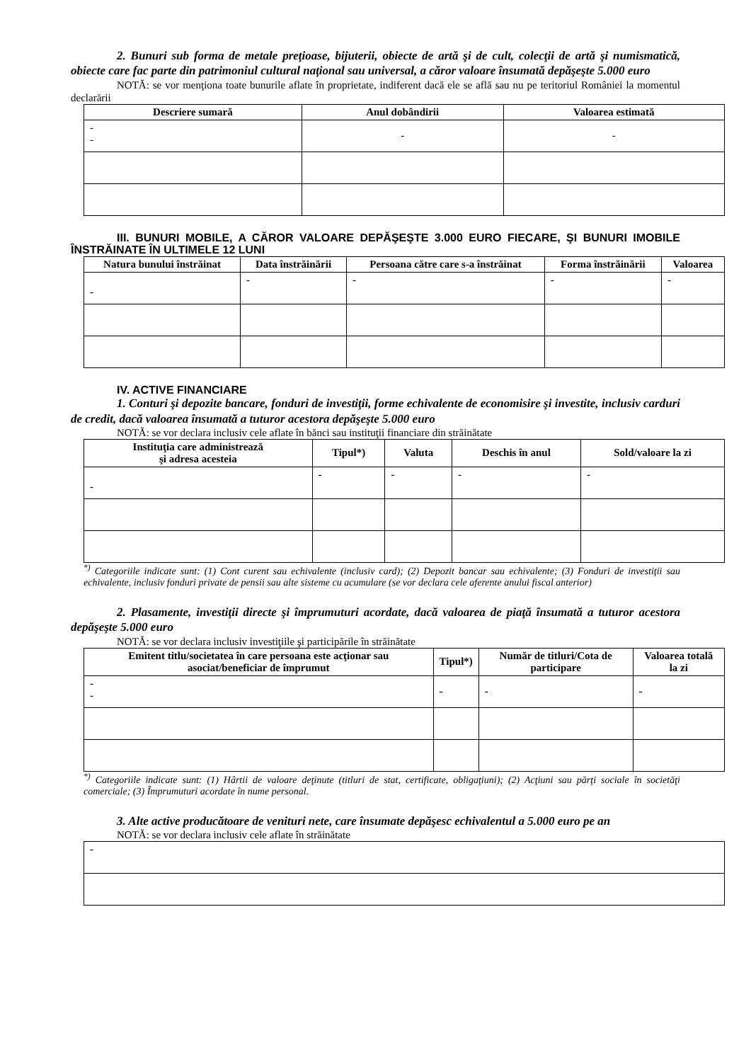2. Bunuri sub forma de metale preţioase, bijuterii, obiecte de artă şi de cult, colecţii de artă şi numismatică, obiecte care fac parte din patrimoniul cultural naţional sau universal, a căror valoare însumată depăşeşte 5.000 euro
NOTĂ: se vor menţiona toate bunurile aflate în proprietate, indiferent dacă ele se află sau nu pe teritoriul României la momentul declarării
| Descriere sumară | Anul dobândirii | Valoarea estimată |
| --- | --- | --- |
| - - | - | - |
III. BUNURI MOBILE, A CĂROR VALOARE DEPĂŞEŞTE 3.000 EURO FIECARE, ŞI BUNURI IMOBILE ÎNSTRĂINATE ÎN ULTIMELE 12 LUNI
| Natura bunului înstrăinat | Data înstrăinării | Persoana către care s-a înstrăinat | Forma înstrăinării | Valoarea |
| --- | --- | --- | --- | --- |
| - | - | - | - | - |
IV. ACTIVE FINANCIARE
1. Conturi şi depozite bancare, fonduri de investiţii, forme echivalente de economisire şi investite, inclusiv carduri de credit, dacă valoarea însumată a tuturor acestora depăşeşte 5.000 euro
NOTĂ: se vor declara inclusiv cele aflate în bănci sau instituţii financiare din străinătate
| Instituţia care administrează şi adresa acesteia | Tipul*) | Valuta | Deschis în anul | Sold/valoare la zi |
| --- | --- | --- | --- | --- |
| - | - | - | - | - |
<sup>*)</sup> Categoriile indicate sunt: (1) Cont curent sau echivalente (inclusiv card); (2) Depozit bancar sau echivalente; (3) Fonduri de investiţii sau echivalente, inclusiv fonduri private de pensii sau alte sisteme cu acumulare (se vor declara cele aferente anului fiscal anterior)
2. Plasamente, investiţii directe şi împrumuturi acordate, dacă valoarea de piaţă însumată a tuturor acestora depăşeşte 5.000 euro
NOTĂ: se vor declara inclusiv investiţiile şi participările în străinătate
| Emitent titlu/societatea în care persoana este acţionar sau asociat/beneficiar de împrumut | Tipul*) | Număr de titluri/Cota de participare | Valoarea totală la zi |
| --- | --- | --- | --- |
| - - | - | - | - |
<sup>*)</sup> Categoriile indicate sunt: (1) Hârtii de valoare deţinute (titluri de stat, certificate, obligaţiuni); (2) Acţiuni sau părţi sociale în societăţi comerciale; (3) Împrumuturi acordate în nume personal.
3. Alte active producătoare de venituri nete, care însumate depăşesc echivalentul a 5.000 euro pe an
NOTĂ: se vor declara inclusiv cele aflate în străinătate
| - |